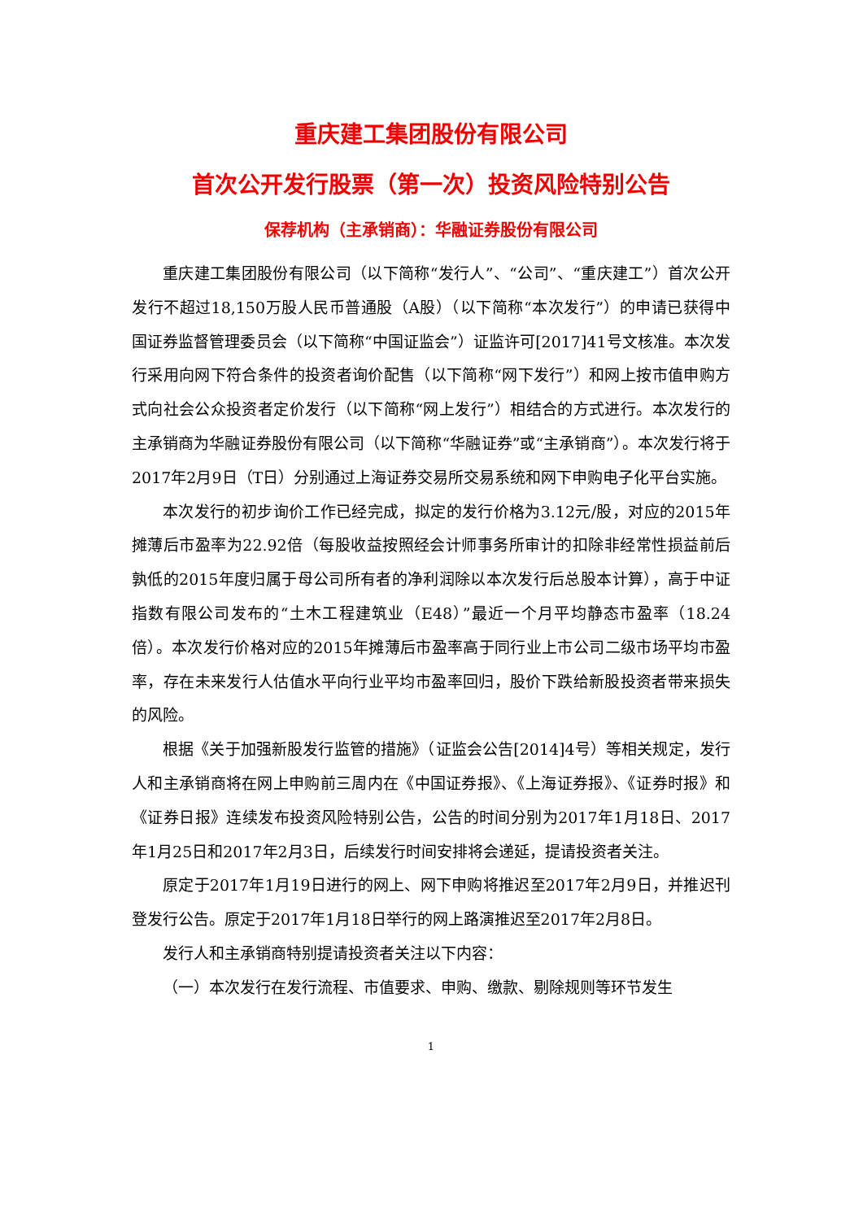重庆建工集团股份有限公司
首次公开发行股票（第一次）投资风险特别公告
保荐机构（主承销商）：华融证券股份有限公司
重庆建工集团股份有限公司（以下简称“发行人”、“公司”、“重庆建工”）首次公开发行不超过18,150万股人民币普通股（A股）（以下简称“本次发行”）的申请已获得中国证券监督管理委员会（以下简称“中国证监会”）证监许可[2017]41号文核准。本次发行采用向网下符合条件的投资者询价配售（以下简称“网下发行”）和网上按市值申购方式向社会公众投资者定价发行（以下简称“网上发行”）相结合的方式进行。本次发行的主承销商为华融证券股份有限公司（以下简称“华融证券”或“主承销商”）。本次发行将于2017年2月9日（T日）分别通过上海证券交易所交易系统和网下申购电子化平台实施。
本次发行的初步询价工作已经完成，拟定的发行价格为3.12元/股，对应的2015年摊薄后市盈率为22.92倍（每股收益按照经会计师事务所审计的扣除非经常性损益前后孰低的2015年度归属于母公司所有者的净利润除以本次发行后总股本计算），高于中证指数有限公司发布的“土木工程建筑业（E48）”最近一个月平均静态市盈率（18.24倍）。本次发行价格对应的2015年摊薄后市盈率高于同行业上市公司二级市场平均市盈率，存在未来发行人估值水平向行业平均市盈率回归，股价下跌给新股投资者带来损失的风险。
根据《关于加强新股发行监管的措施》（证监会公告[2014]4号）等相关规定，发行人和主承销商将在网上申购前三周内在《中国证券报》、《上海证券报》、《证券时报》和《证券日报》连续发布投资风险特别公告，公告的时间分别为2017年1月18日、2017年1月25日和2017年2月3日，后续发行时间安排将会递延，提请投资者关注。
原定于2017年1月19日进行的网上、网下申购将推迟至2017年2月9日，并推迟刊登发行公告。原定于2017年1月18日举行的网上路演推迟至2017年2月8日。
发行人和主承销商特别提请投资者关注以下内容：
（一）本次发行在发行流程、市值要求、申购、缴款、剔除规则等环节发生
1